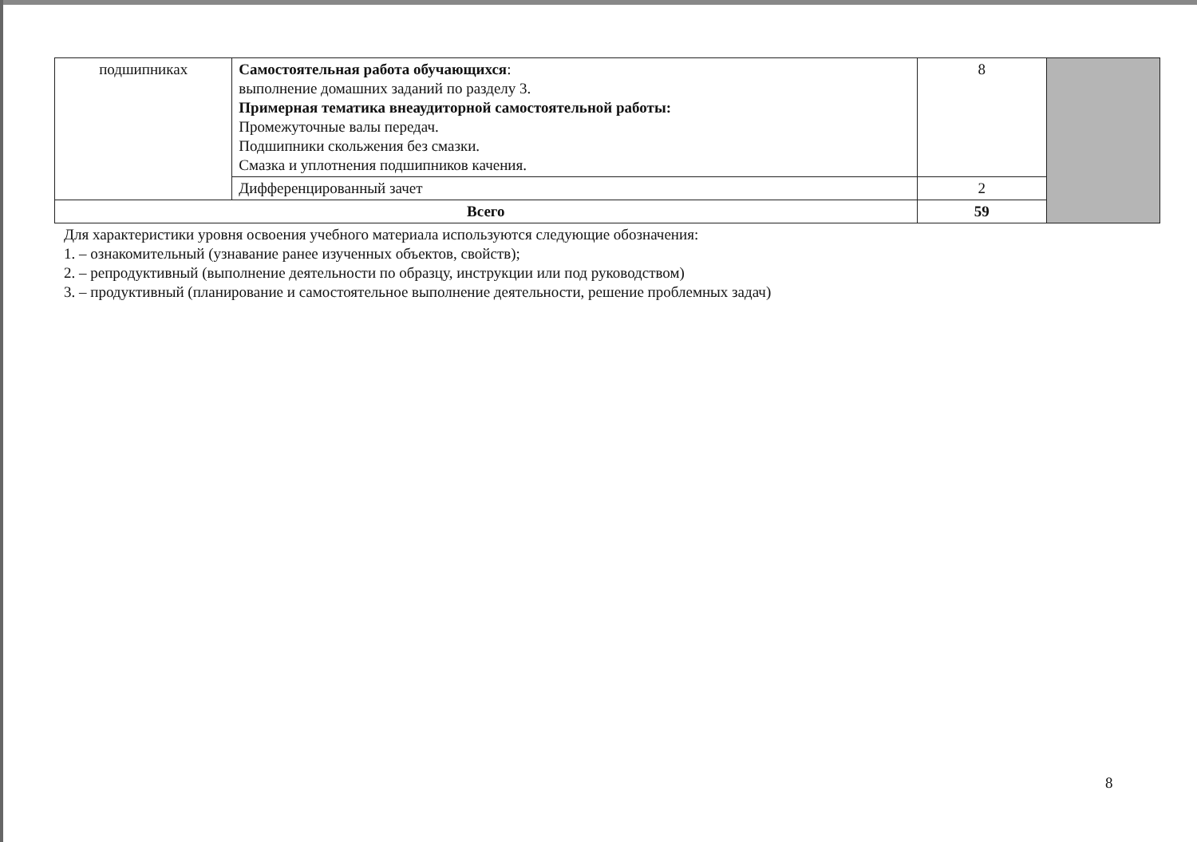| подшипниках | Самостоятельная работа обучающихся : выполнение домашних заданий по разделу 3. Примерная тематика внеаудиторной самостоятельной работы: Промежуточные валы передач. Подшипники скольжения без смазки. Смазка и уплотнения подшипников качения. | 8 | |
| | Дифференцированный зачет | 2 | |
| Всего | | 59 | |
Для характеристики уровня освоения учебного материала используются следующие обозначения:
1. – ознакомительный (узнавание ранее изученных объектов, свойств);
2. – репродуктивный (выполнение деятельности по образцу, инструкции или под руководством)
3. – продуктивный (планирование и самостоятельное выполнение деятельности, решение проблемных задач)
8